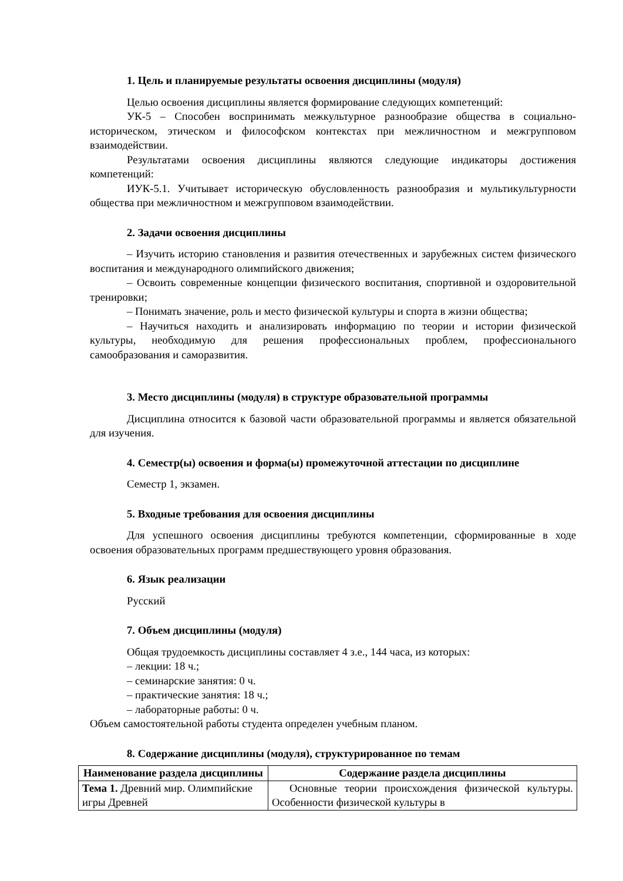1. Цель и планируемые результаты освоения дисциплины (модуля)
Целью освоения дисциплины является формирование следующих компетенций:
УК-5 – Способен воспринимать межкультурное разнообразие общества в социально-историческом, этическом и философском контекстах при межличностном и межгрупповом взаимодействии.
Результатами освоения дисциплины являются следующие индикаторы достижения компетенций:
ИУК-5.1. Учитывает историческую обусловленность разнообразия и мультикультурности общества при межличностном и межгрупповом взаимодействии.
2. Задачи освоения дисциплины
– Изучить историю становления и развития отечественных и зарубежных систем физического воспитания и международного олимпийского движения;
– Освоить современные концепции физического воспитания, спортивной и оздоровительной тренировки;
– Понимать значение, роль и место физической культуры и спорта в жизни общества;
– Научиться находить и анализировать информацию по теории и истории физической культуры, необходимую для решения профессиональных проблем, профессионального самообразования и саморазвития.
3. Место дисциплины (модуля) в структуре образовательной программы
Дисциплина относится к базовой части образовательной программы и является обязательной для изучения.
4. Семестр(ы) освоения и форма(ы) промежуточной аттестации по дисциплине
Семестр 1, экзамен.
5. Входные требования для освоения дисциплины
Для успешного освоения дисциплины требуются компетенции, сформированные в ходе освоения образовательных программ предшествующего уровня образования.
6. Язык реализации
Русский
7. Объем дисциплины (модуля)
Общая трудоемкость дисциплины составляет 4 з.е., 144 часа, из которых:
– лекции: 18 ч.;
– семинарские занятия: 0 ч.
– практические занятия: 18 ч.;
– лабораторные работы: 0 ч.
Объем самостоятельной работы студента определен учебным планом.
8. Содержание дисциплины (модуля), структурированное по темам
| Наименование раздела дисциплины | Содержание раздела дисциплины |
| --- | --- |
| Тема 1. Древний мир. Олимпийские игры Древней | Основные теории происхождения физической культуры. Особенности физической культуры в |